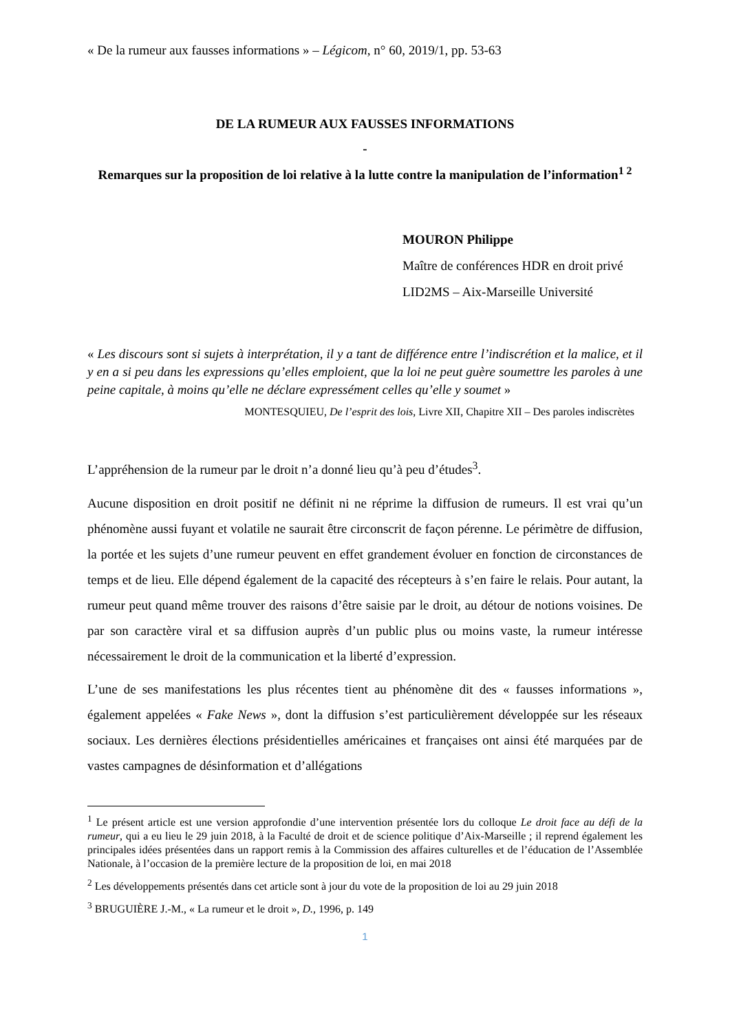« De la rumeur aux fausses informations » – Légicom, n° 60, 2019/1, pp. 53-63
DE LA RUMEUR AUX FAUSSES INFORMATIONS
-
Remarques sur la proposition de loi relative à la lutte contre la manipulation de l’information<sup>1 2</sup>
MOURON Philippe
Maître de conférences HDR en droit privé
LID2MS – Aix-Marseille Université
« Les discours sont si sujets à interprétation, il y a tant de différence entre l’indiscrétion et la malice, et il y en a si peu dans les expressions qu’elles emploient, que la loi ne peut guère soumettre les paroles à une peine capitale, à moins qu’elle ne déclare expressément celles qu’elle y soumet »
MONTESQUIEU, De l’esprit des lois, Livre XII, Chapitre XII – Des paroles indiscrètes
L’appréhension de la rumeur par le droit n’a donné lieu qu’à peu d’études<sup>3</sup>.
Aucune disposition en droit positif ne définit ni ne réprime la diffusion de rumeurs. Il est vrai qu’un phénomène aussi fuyant et volatile ne saurait être circonscrit de façon pérenne. Le périmètre de diffusion, la portée et les sujets d’une rumeur peuvent en effet grandement évoluer en fonction de circonstances de temps et de lieu. Elle dépend également de la capacité des récepteurs à s’en faire le relais. Pour autant, la rumeur peut quand même trouver des raisons d’être saisie par le droit, au détour de notions voisines. De par son caractère viral et sa diffusion auprès d’un public plus ou moins vaste, la rumeur intéresse nécessairement le droit de la communication et la liberté d’expression.
L’une de ses manifestations les plus récentes tient au phénomène dit des « fausses informations », également appelées « Fake News », dont la diffusion s’est particulièrement développée sur les réseaux sociaux. Les dernières élections présidentielles américaines et françaises ont ainsi été marquées par de vastes campagnes de désinformation et d’allégations
<sup>1</sup> Le présent article est une version approfondie d’une intervention présentée lors du colloque Le droit face au défi de la rumeur, qui a eu lieu le 29 juin 2018, à la Faculté de droit et de science politique d’Aix-Marseille ; il reprend également les principales idées présentées dans un rapport remis à la Commission des affaires culturelles et de l’éducation de l’Assemblée Nationale, à l’occasion de la première lecture de la proposition de loi, en mai 2018
<sup>2</sup> Les développements présentés dans cet article sont à jour du vote de la proposition de loi au 29 juin 2018
<sup>3</sup> BRUGUIÈRE J.-M., « La rumeur et le droit », D., 1996, p. 149
1